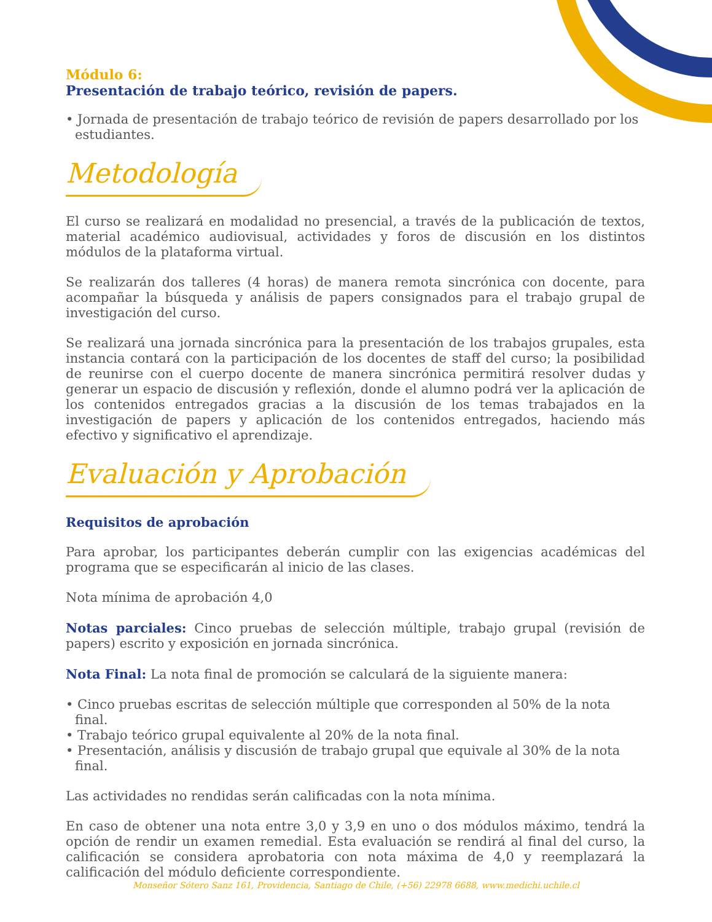Módulo 6:
Presentación de trabajo teórico, revisión de papers.
• Jornada de presentación de trabajo teórico de revisión de papers desarrollado por los estudiantes.
Metodología
El curso se realizará en modalidad no presencial, a través de la publicación de textos, material académico audiovisual, actividades y foros de discusión en los distintos módulos de la plataforma virtual.
Se realizarán dos talleres (4 horas) de manera remota sincrónica con docente, para acompañar la búsqueda y análisis de papers consignados para el trabajo grupal de investigación del curso.
Se realizará una jornada sincrónica para la presentación de los trabajos grupales, esta instancia contará con la participación de los docentes de staff del curso; la posibilidad de reunirse con el cuerpo docente de manera sincrónica permitirá resolver dudas y generar un espacio de discusión y reflexión, donde el alumno podrá ver la aplicación de los contenidos entregados gracias a la discusión de los temas trabajados en la investigación de papers y aplicación de los contenidos entregados, haciendo más efectivo y significativo el aprendizaje.
Evaluación y Aprobación
Requisitos de aprobación
Para aprobar, los participantes deberán cumplir con las exigencias académicas del programa que se especificarán al inicio de las clases.
Nota mínima de aprobación 4,0
Notas parciales: Cinco pruebas de selección múltiple, trabajo grupal (revisión de papers) escrito y exposición en jornada sincrónica.
Nota Final: La nota final de promoción se calculará de la siguiente manera:
• Cinco pruebas escritas de selección múltiple que corresponden al 50% de la nota final.
• Trabajo teórico grupal equivalente al 20% de la nota final.
• Presentación, análisis y discusión de trabajo grupal que equivale al 30% de la nota final.
Las actividades no rendidas serán calificadas con la nota mínima.
En caso de obtener una nota entre 3,0 y 3,9 en uno o dos módulos máximo, tendrá la opción de rendir un examen remedial. Esta evaluación se rendirá al final del curso, la calificación se considera aprobatoria con nota máxima de 4,0 y reemplazará la calificación del módulo deficiente correspondiente.
Monseñor Sótero Sanz 161, Providencia, Santiago de Chile, (+56) 22978 6688, www.medichi.uchile.cl